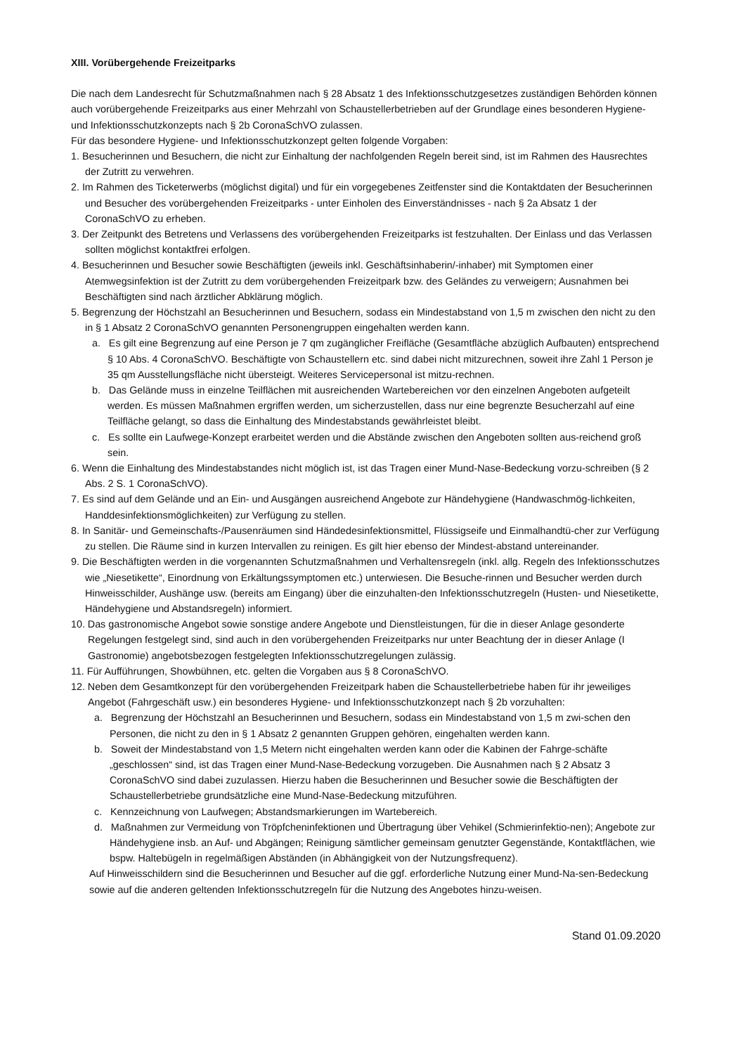XIII. Vorübergehende Freizeitparks
Die nach dem Landesrecht für Schutzmaßnahmen nach § 28 Absatz 1 des Infektionsschutzgesetzes zuständigen Behörden können auch vorübergehende Freizeitparks aus einer Mehrzahl von Schaustellerbetrieben auf der Grundlage eines besonderen Hygiene- und Infektionsschutzkonzepts nach § 2b CoronaSchVO zulassen.
Für das besondere Hygiene- und Infektionsschutzkonzept gelten folgende Vorgaben:
1. Besucherinnen und Besuchern, die nicht zur Einhaltung der nachfolgenden Regeln bereit sind, ist im Rahmen des Hausrechtes der Zutritt zu verwehren.
2. Im Rahmen des Ticketerwerbs (möglichst digital) und für ein vorgegebenes Zeitfenster sind die Kontaktdaten der Besucherinnen und Besucher des vorübergehenden Freizeitparks - unter Einholen des Einverständnisses - nach § 2a Absatz 1 der CoronaSchVO zu erheben.
3. Der Zeitpunkt des Betretens und Verlassens des vorübergehenden Freizeitparks ist festzuhalten. Der Einlass und das Verlassen sollten möglichst kontaktfrei erfolgen.
4. Besucherinnen und Besucher sowie Beschäftigten (jeweils inkl. Geschäftsinhaberin/-inhaber) mit Symptomen einer Atemwegsinfektion ist der Zutritt zu dem vorübergehenden Freizeitpark bzw. des Geländes zu verweigern; Ausnahmen bei Beschäftigten sind nach ärztlicher Abklärung möglich.
5. Begrenzung der Höchstzahl an Besucherinnen und Besuchern, sodass ein Mindestabstand von 1,5 m zwischen den nicht zu den in § 1 Absatz 2 CoronaSchVO genannten Personengruppen eingehalten werden kann.
a. Es gilt eine Begrenzung auf eine Person je 7 qm zugänglicher Freifläche (Gesamtfläche abzüglich Aufbauten) entsprechend § 10 Abs. 4 CoronaSchVO. Beschäftigte von Schaustellern etc. sind dabei nicht mitzurechnen, soweit ihre Zahl 1 Person je 35 qm Ausstellungsfläche nicht übersteigt. Weiteres Servicepersonal ist mitzu-rechnen.
b. Das Gelände muss in einzelne Teilflächen mit ausreichenden Wartebereichen vor den einzelnen Angeboten aufgeteilt werden. Es müssen Maßnahmen ergriffen werden, um sicherzustellen, dass nur eine begrenzte Besucherzahl auf eine Teilfläche gelangt, so dass die Einhaltung des Mindestabstands gewährleistet bleibt.
c. Es sollte ein Laufwege-Konzept erarbeitet werden und die Abstände zwischen den Angeboten sollten aus-reichend groß sein.
6. Wenn die Einhaltung des Mindestabstandes nicht möglich ist, ist das Tragen einer Mund-Nase-Bedeckung vorzu-schreiben (§ 2 Abs. 2 S. 1 CoronaSchVO).
7. Es sind auf dem Gelände und an Ein- und Ausgängen ausreichend Angebote zur Händehygiene (Handwaschmög-lichkeiten, Handdesinfektionsmöglichkeiten) zur Verfügung zu stellen.
8. In Sanitär- und Gemeinschafts-/Pausenräumen sind Händedesinfektionsmittel, Flüssigseife und Einmalhandtü-cher zur Verfügung zu stellen. Die Räume sind in kurzen Intervallen zu reinigen. Es gilt hier ebenso der Mindest-abstand untereinander.
9. Die Beschäftigten werden in die vorgenannten Schutzmaßnahmen und Verhaltensregeln (inkl. allg. Regeln des Infektionsschutzes wie „Niesetikette“, Einordnung von Erkältungssymptomen etc.) unterwiesen. Die Besuche-rinnen und Besucher werden durch Hinweisschilder, Aushänge usw. (bereits am Eingang) über die einzuhalten-den Infektionsschutzregeln (Husten- und Niesetikette, Händehygiene und Abstandsregeln) informiert.
10. Das gastronomische Angebot sowie sonstige andere Angebote und Dienstleistungen, für die in dieser Anlage gesonderte Regelungen festgelegt sind, sind auch in den vorübergehenden Freizeitparks nur unter Beachtung der in dieser Anlage (I Gastronomie) angebotsbezogen festgelegten Infektionsschutzregelungen zulässig.
11. Für Aufführungen, Showbühnen, etc. gelten die Vorgaben aus § 8 CoronaSchVO.
12. Neben dem Gesamtkonzept für den vorübergehenden Freizeitpark haben die Schaustellerbetriebe haben für ihr jeweiliges Angebot (Fahrgeschäft usw.) ein besonderes Hygiene- und Infektionsschutzkonzept nach § 2b vorzuhalten:
a. Begrenzung der Höchstzahl an Besucherinnen und Besuchern, sodass ein Mindestabstand von 1,5 m zwi-schen den Personen, die nicht zu den in § 1 Absatz 2 genannten Gruppen gehören, eingehalten werden kann.
b. Soweit der Mindestabstand von 1,5 Metern nicht eingehalten werden kann oder die Kabinen der Fahrge-schäfte „geschlossen“ sind, ist das Tragen einer Mund-Nase-Bedeckung vorzugeben. Die Ausnahmen nach § 2 Absatz 3 CoronaSchVO sind dabei zuzulassen. Hierzu haben die Besucherinnen und Besucher sowie die Beschäftigten der Schaustellerbetriebe grundsätzliche eine Mund-Nase-Bedeckung mitzuführen.
c. Kennzeichnung von Laufwegen; Abstandsmarkierungen im Wartebereich.
d. Maßnahmen zur Vermeidung von Tröpfcheninfektionen und Übertragung über Vehikel (Schmierinfektio-nen); Angebote zur Händehygiene insb. an Auf- und Abgängen; Reinigung sämtlicher gemeinsam genutzter Gegenstände, Kontaktflächen, wie bspw. Haltebügeln in regelmäßigen Abständen (in Abhängigkeit von der Nutzungsfrequenz).
Auf Hinweisschildern sind die Besucherinnen und Besucher auf die ggf. erforderliche Nutzung einer Mund-Na-sen-Bedeckung sowie auf die anderen geltenden Infektionsschutzregeln für die Nutzung des Angebotes hinzu-weisen.
Stand 01.09.2020